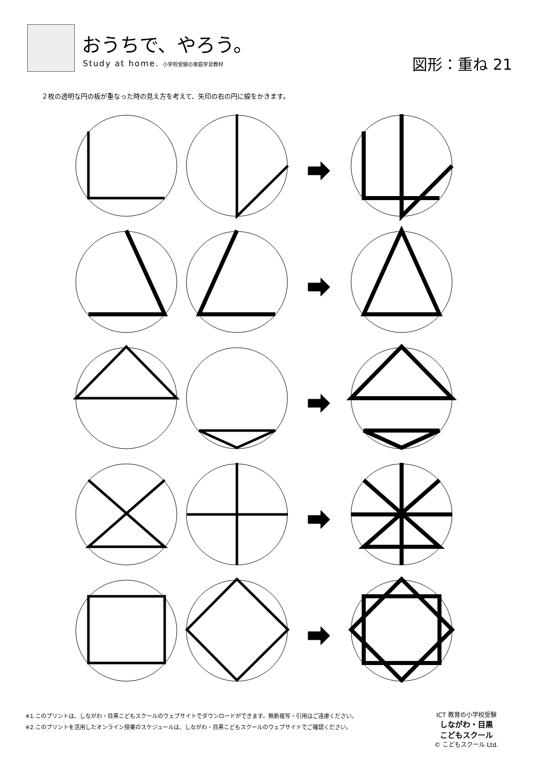おうちで、やろう。
Study at home. 小学校受験の家庭学習教材
図形：重ね 21
２枚の透明な円の板が重なった時の見え方を考えて、矢印の右の円に線をかきます。
※1.このプリントは、しながわ・目黒こどもスクールのウェブサイトでダウンロードができます。無断複写・引用はご遠慮ください。
※2.このプリントを活用したオンライン授業のスケジュールは、しながわ・目黒こどもスクールのウェブサイトでご確認ください。
ICT 教育の小学校受験
しながわ・目黒
こどもスクール
© こどもスクール Ltd.